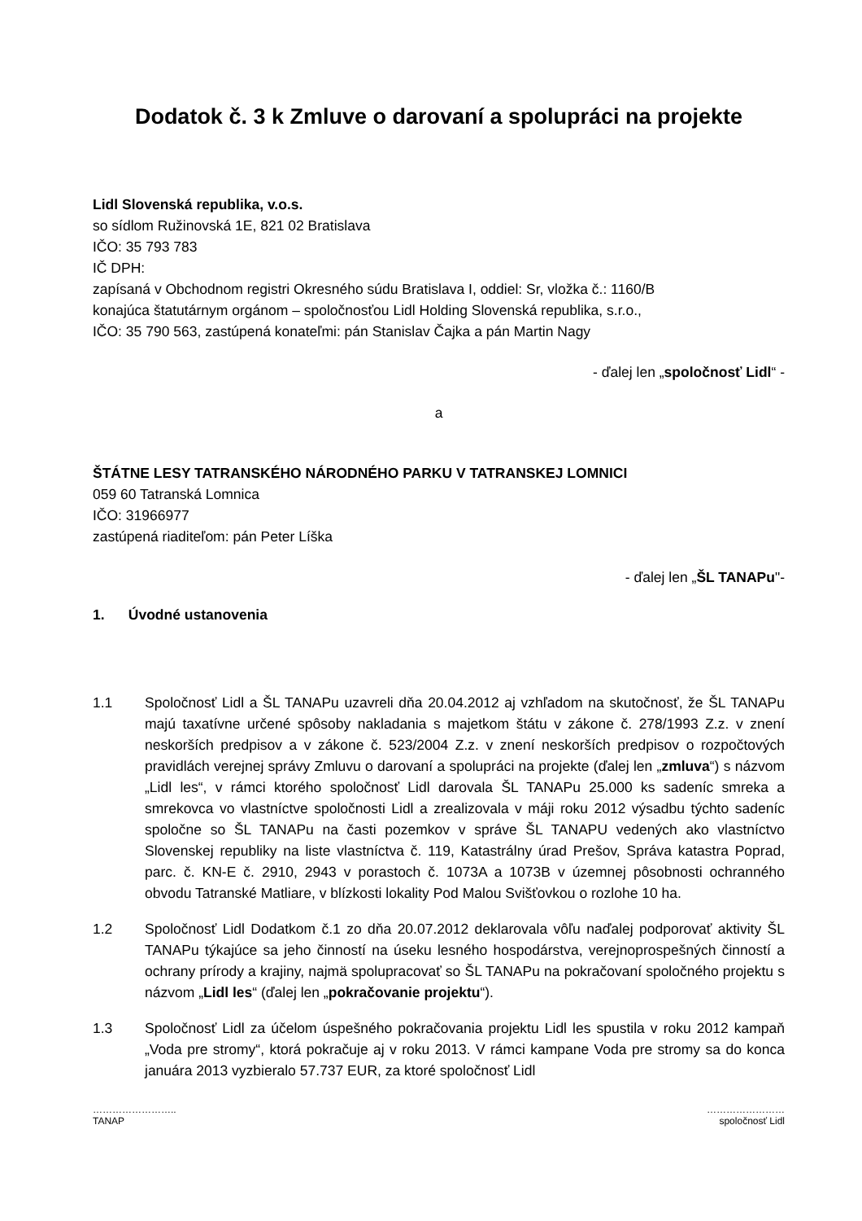Dodatok č. 3 k Zmluve o darovaní a spolupráci na projekte
Lidl Slovenská republika, v.o.s.
so sídlom Ružinovská 1E, 821 02 Bratislava
IČO: 35 793 783
IČ DPH:
zapísaná v Obchodnom registri Okresného súdu Bratislava I, oddiel: Sr, vložka č.: 1160/B
konajúca štatutárnym orgánom – spoločnosťou Lidl Holding Slovenská republika, s.r.o.,
IČO: 35 790 563, zastúpená konateľmi: pán Stanislav Čajka a pán Martin Nagy
- ďalej len „spoločnosť Lidl“ -
a
ŠTÁTNE LESY TATRANSKÉHO NÁRODNÉHO PARKU V TATRANSKEJ LOMNICI
059 60 Tatranská Lomnica
IČO: 31966977
zastúpená riaditeľom: pán Peter Líška
- ďalej len „ŠL TANAPu"-
1. Úvodné ustanovenia
1.1 Spoločnosť Lidl a ŠL TANAPu uzavreli dňa 20.04.2012 aj vzhľadom na skutočnosť, že ŠL TANAPu majú taxatívne určené spôsoby nakladania s majetkom štátu v zákone č. 278/1993 Z.z. v znení neskorších predpisov a v zákone č. 523/2004 Z.z. v znení neskorších predpisov o rozpočtových pravidlách verejnej správy Zmluvu o darovaní a spolupráci na projekte (ďalej len „zmluva“) s názvom „Lidl les“, v rámci ktorého spoločnosť Lidl darovala ŠL TANAPu 25.000 ks sadeníc smreka a smrekovca vo vlastníctve spoločnosti Lidl a zrealizovala v máji roku 2012 výsadbu týchto sadeníc spoločne so ŠL TANAPu na časti pozemkov v správe ŠL TANAPU vedených ako vlastníctvo Slovenskej republiky na liste vlastníctva č. 119, Katastrálny úrad Prešov, Správa katastra Poprad, parc. č. KN-E č. 2910, 2943 v porastoch č. 1073A a 1073B v územnej pôsobnosti ochranného obvodu Tatranské Matliare, v blízkosti lokality Pod Malou Svišťovkou o rozlohe 10 ha.
1.2 Spoločnosť Lidl Dodatkom č.1 zo dňa 20.07.2012 deklarovala vôľu naďalej podporovať aktivity ŠL TANAPu týkajúce sa jeho činností na úseku lesného hospodárstva, verejnoprospešných činností a ochrany prírody a krajiny, najmä spolupracovať so ŠL TANAPu na pokračovaní spoločného projektu s názvom „Lidl les“ (ďalej len „pokračovanie projektu“).
1.3 Spoločnosť Lidl za účelom úspešného pokračovania projektu Lidl les spustila v roku 2012 kampaň „Voda pre stromy“, ktorá pokračuje aj v roku 2013. V rámci kampane Voda pre stromy sa do konca januára 2013 vyzbieralo 57.737 EUR, za ktoré spoločnosť Lidl
……………………..
TANAP
……………………
spoločnosť Lidl